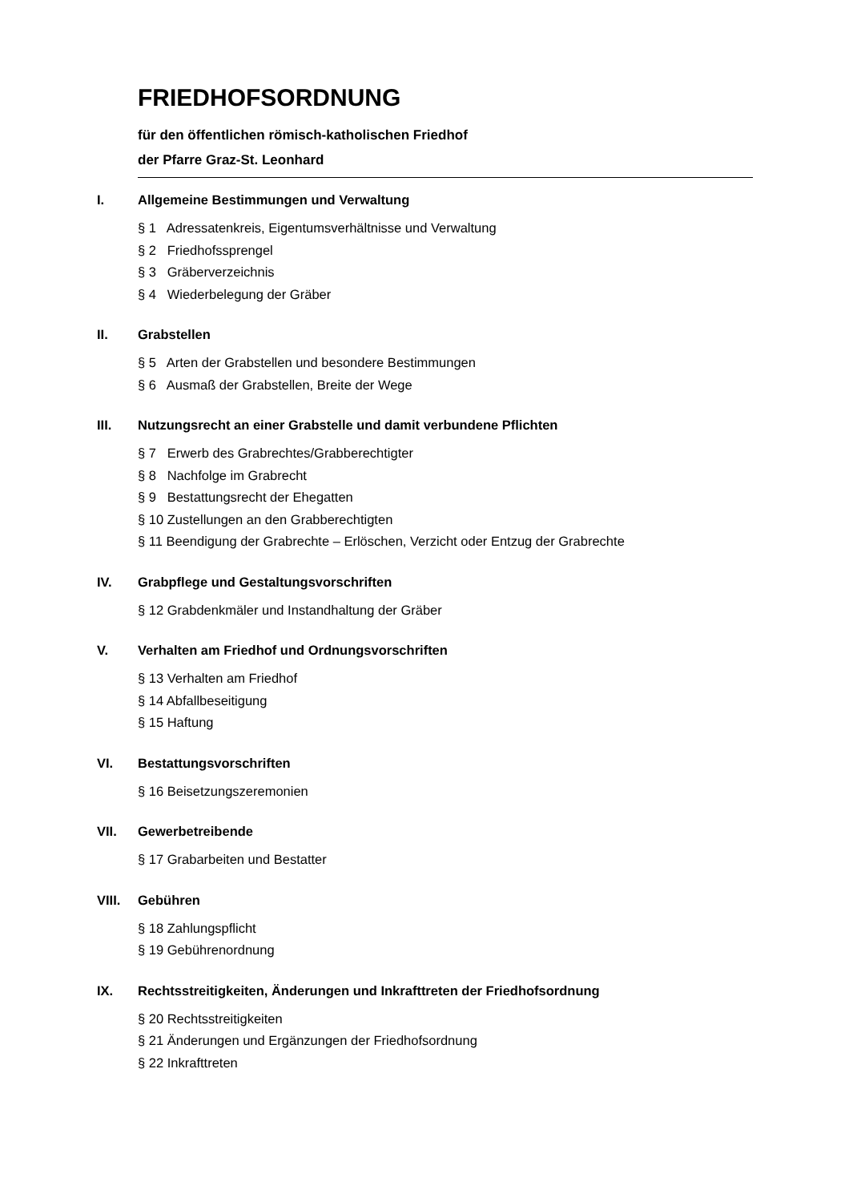FRIEDHOFSORDNUNG
für den öffentlichen römisch-katholischen Friedhof
der Pfarre Graz-St. Leonhard
I. Allgemeine Bestimmungen und Verwaltung
§ 1 Adressatenkreis, Eigentumsverhältnisse und Verwaltung
§ 2 Friedhofssprengel
§ 3 Gräberverzeichnis
§ 4 Wiederbelegung der Gräber
II. Grabstellen
§ 5 Arten der Grabstellen und besondere Bestimmungen
§ 6 Ausmaß der Grabstellen, Breite der Wege
III. Nutzungsrecht an einer Grabstelle und damit verbundene Pflichten
§ 7 Erwerb des Grabrechtes/Grabberechtigter
§ 8 Nachfolge im Grabrecht
§ 9 Bestattungsrecht der Ehegatten
§ 10 Zustellungen an den Grabberechtigten
§ 11 Beendigung der Grabrechte – Erlöschen, Verzicht oder Entzug der Grabrechte
IV. Grabpflege und Gestaltungsvorschriften
§ 12 Grabdenkmäler und Instandhaltung der Gräber
V. Verhalten am Friedhof und Ordnungsvorschriften
§ 13 Verhalten am Friedhof
§ 14 Abfallbeseitigung
§ 15 Haftung
VI. Bestattungsvorschriften
§ 16 Beisetzungszeremonien
VII. Gewerbetreibende
§ 17 Grabarbeiten und Bestatter
VIII. Gebühren
§ 18 Zahlungspflicht
§ 19 Gebührenordnung
IX. Rechtsstreitigkeiten, Änderungen und Inkrafttreten der Friedhofsordnung
§ 20 Rechtsstreitigkeiten
§ 21 Änderungen und Ergänzungen der Friedhofsordnung
§ 22 Inkrafttreten